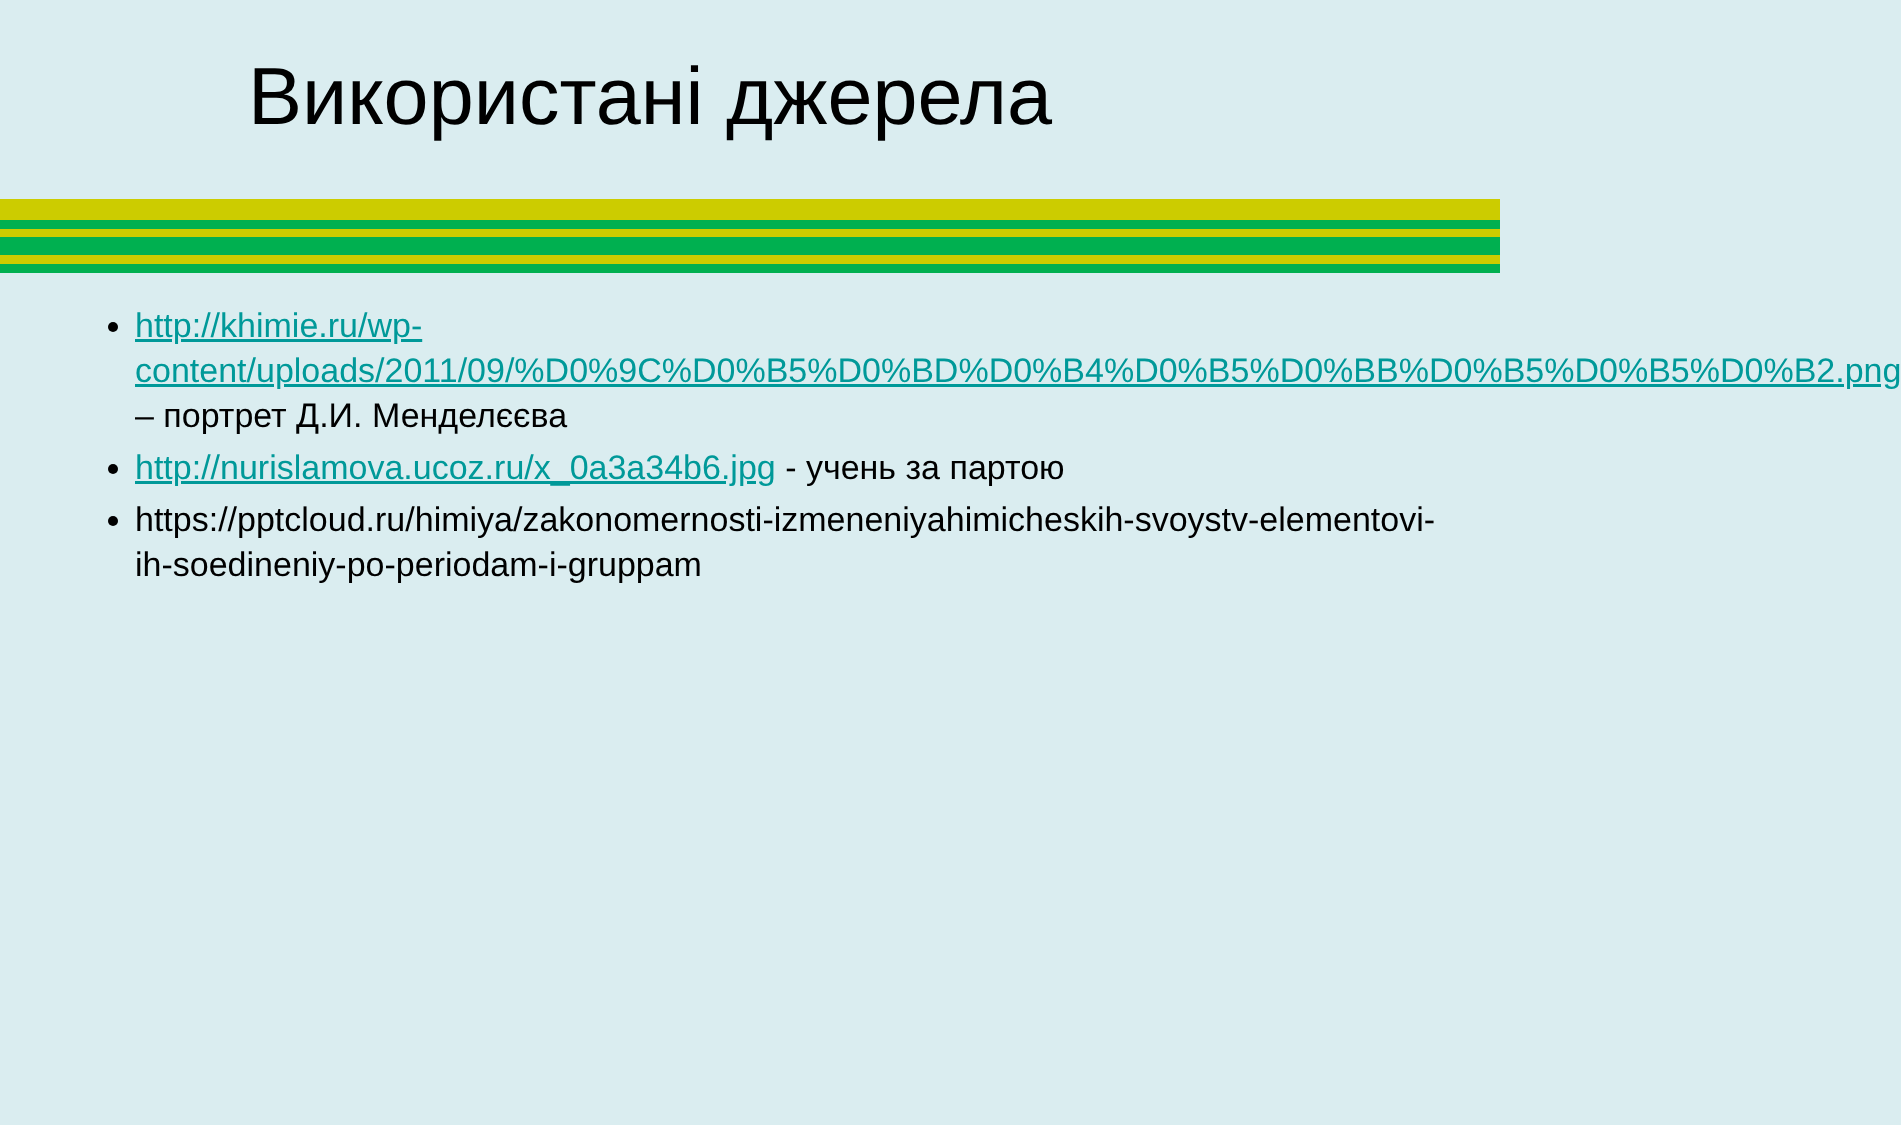Використані джерела
http://khimie.ru/wp-content/uploads/2011/09/%D0%9C%D0%B5%D0%BD%D0%B4%D0%B5%D0%BB%D0%B5%D0%B5%D0%B2.png – портрет Д.И. Менделєєва
http://nurislamova.ucoz.ru/x_0a3a34b6.jpg - учень за партою
https://pptcloud.ru/himiya/zakonomernosti-izmeneniyahimicheskih-svoystv-elementovi-ih-soedineniy-po-periodam-i-gruppam